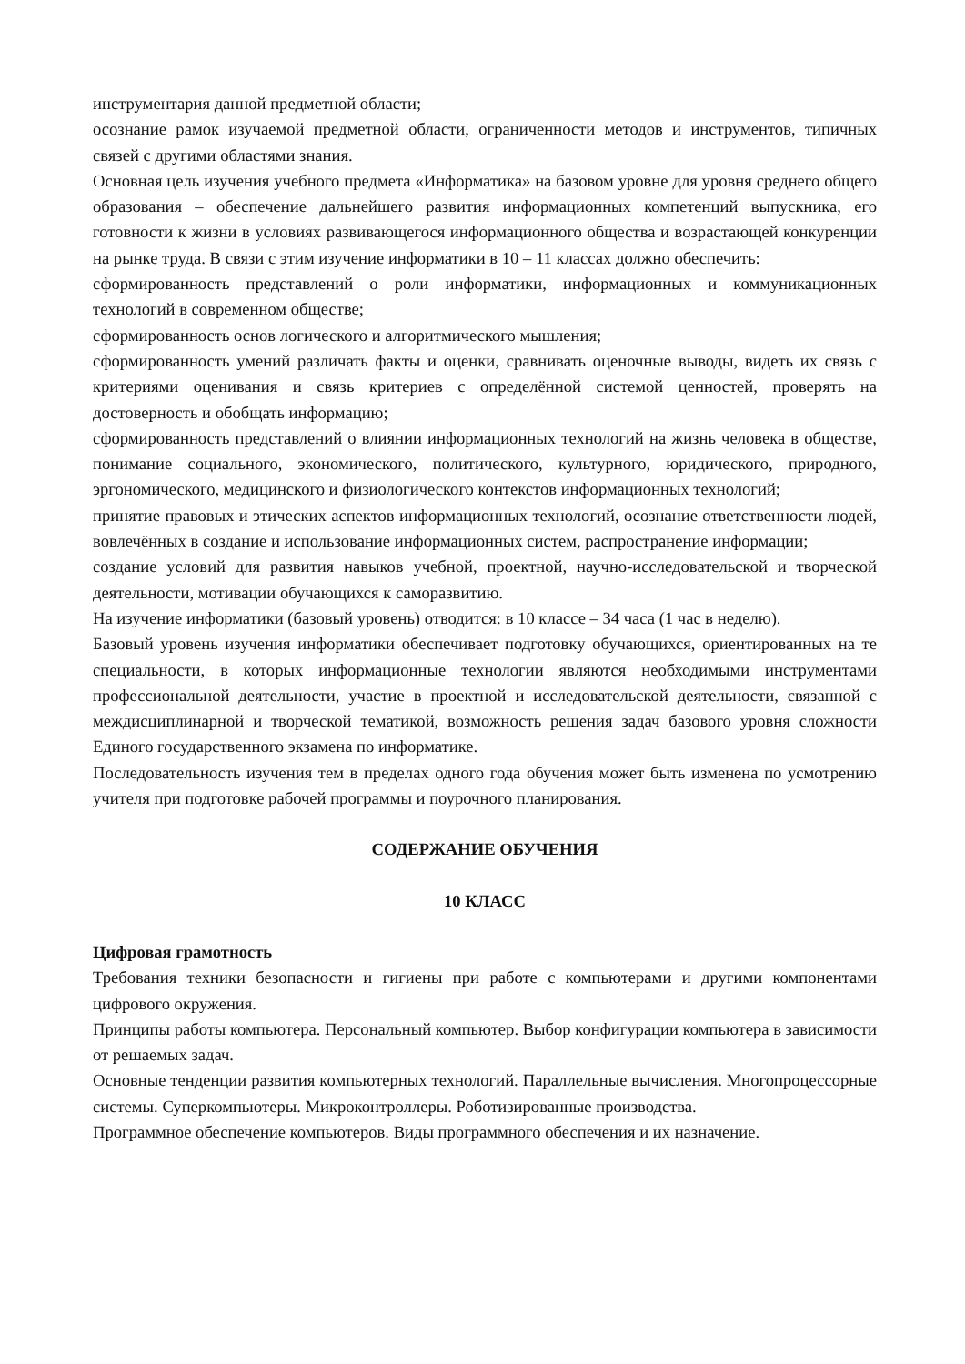инструментария данной предметной области;
осознание рамок изучаемой предметной области, ограниченности методов и инструментов, типичных связей с другими областями знания.
Основная цель изучения учебного предмета «Информатика» на базовом уровне для уровня среднего общего образования – обеспечение дальнейшего развития информационных компетенций выпускника, его готовности к жизни в условиях развивающегося информационного общества и возрастающей конкуренции на рынке труда. В связи с этим изучение информатики в 10 – 11 классах должно обеспечить:
сформированность представлений о роли информатики, информационных и коммуникационных технологий в современном обществе;
сформированность основ логического и алгоритмического мышления;
сформированность умений различать факты и оценки, сравнивать оценочные выводы, видеть их связь с критериями оценивания и связь критериев с определённой системой ценностей, проверять на достоверность и обобщать информацию;
сформированность представлений о влиянии информационных технологий на жизнь человека в обществе, понимание социального, экономического, политического, культурного, юридического, природного, эргономического, медицинского и физиологического контекстов информационных технологий;
принятие правовых и этических аспектов информационных технологий, осознание ответственности людей, вовлечённых в создание и использование информационных систем, распространение информации;
создание условий для развития навыков учебной, проектной, научно-исследовательской и творческой деятельности, мотивации обучающихся к саморазвитию.
На изучение информатики (базовый уровень) отводится: в 10 классе – 34 часа (1 час в неделю).
Базовый уровень изучения информатики обеспечивает подготовку обучающихся, ориентированных на те специальности, в которых информационные технологии являются необходимыми инструментами профессиональной деятельности, участие в проектной и исследовательской деятельности, связанной с междисциплинарной и творческой тематикой, возможность решения задач базового уровня сложности Единого государственного экзамена по информатике.
Последовательность изучения тем в пределах одного года обучения может быть изменена по усмотрению учителя при подготовке рабочей программы и поурочного планирования.
СОДЕРЖАНИЕ ОБУЧЕНИЯ
10 КЛАСС
Цифровая грамотность
Требования техники безопасности и гигиены при работе с компьютерами и другими компонентами цифрового окружения.
Принципы работы компьютера. Персональный компьютер. Выбор конфигурации компьютера в зависимости от решаемых задач.
Основные тенденции развития компьютерных технологий. Параллельные вычисления. Многопроцессорные системы. Суперкомпьютеры. Микроконтроллеры. Роботизированные производства.
Программное обеспечение компьютеров. Виды программного обеспечения и их назначение.